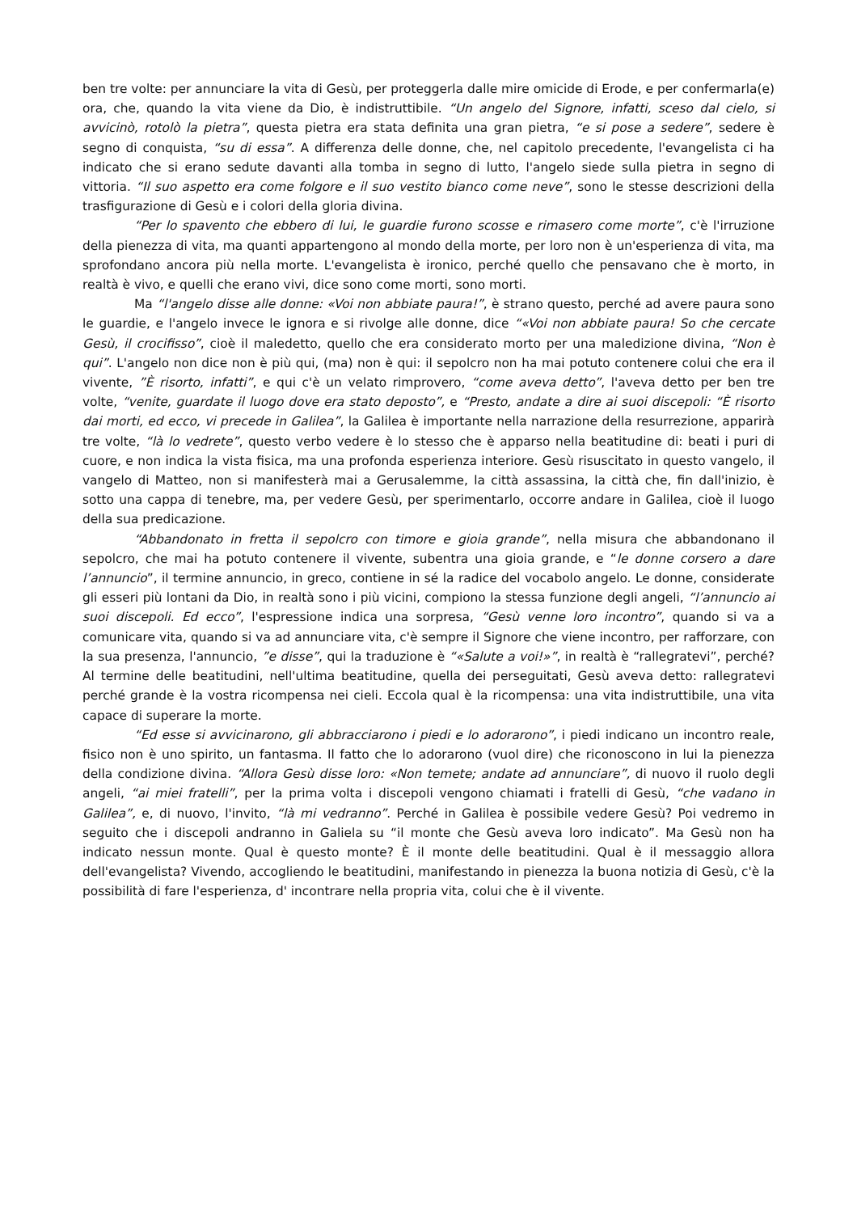ben tre volte: per annunciare la vita di Gesù, per proteggerla dalle mire omicide di Erode, e per confermarla(e) ora, che, quando la vita viene da Dio, è indistruttibile. “Un angelo del Signore, infatti, sceso dal cielo, si avvicinò, rotolò la pietra”, questa pietra era stata definita una gran pietra, “e si pose a sedere”, sedere è segno di conquista, “su di essa”. A differenza delle donne, che, nel capitolo precedente, l'evangelista ci ha indicato che si erano sedute davanti alla tomba in segno di lutto, l'angelo siede sulla pietra in segno di vittoria. “Il suo aspetto era come folgore e il suo vestito bianco come neve”, sono le stesse descrizioni della trasfigurazione di Gesù e i colori della gloria divina.
“Per lo spavento che ebbero di lui, le guardie furono scosse e rimasero come morte”, c'è l'irruzione della pienezza di vita, ma quanti appartengono al mondo della morte, per loro non è un'esperienza di vita, ma sprofondano ancora più nella morte. L'evangelista è ironico, perché quello che pensavano che è morto, in realtà è vivo, e quelli che erano vivi, dice sono come morti, sono morti.
Ma “l'angelo disse alle donne: «Voi non abbiate paura!”, è strano questo, perché ad avere paura sono le guardie, e l'angelo invece le ignora e si rivolge alle donne, dice “«Voi non abbiate paura! So che cercate Gesù, il crocifisso”, cioè il maledetto, quello che era considerato morto per una maledizione divina, “Non è qui”. L'angelo non dice non è più qui, (ma) non è qui: il sepolcro non ha mai potuto contenere colui che era il vivente, ”È risorto, infatti”, e qui c'è un velato rimprovero, “come aveva detto”, l'aveva detto per ben tre volte, “venite, guardate il luogo dove era stato deposto”, e “Presto, andate a dire ai suoi discepoli: “È risorto dai morti, ed ecco, vi precede in Galilea”, la Galilea è importante nella narrazione della resurrezione, apparirà tre volte, “là lo vedrete”, questo verbo vedere è lo stesso che è apparso nella beatitudine di: beati i puri di cuore, e non indica la vista fisica, ma una profonda esperienza interiore. Gesù risuscitato in questo vangelo, il vangelo di Matteo, non si manifesterà mai a Gerusalemme, la città assassina, la città che, fin dall'inizio, è sotto una cappa di tenebre, ma, per vedere Gesù, per sperimentarlo, occorre andare in Galilea, cioè il luogo della sua predicazione.
“Abbandonato in fretta il sepolcro con timore e gioia grande”, nella misura che abbandonano il sepolcro, che mai ha potuto contenere il vivente, subentra una gioia grande, e “le donne corsero a dare l’annuncio”, il termine annuncio, in greco, contiene in sé la radice del vocabolo angelo. Le donne, considerate gli esseri più lontani da Dio, in realtà sono i più vicini, compiono la stessa funzione degli angeli, “l’annuncio ai suoi discepoli. Ed ecco”, l'espressione indica una sorpresa, “Gesù venne loro incontro”, quando si va a comunicare vita, quando si va ad annunciare vita, c'è sempre il Signore che viene incontro, per rafforzare, con la sua presenza, l'annuncio, ”e disse”, qui la traduzione è “«Salute a voi!»”, in realtà è “rallegratevi”, perché? Al termine delle beatitudini, nell'ultima beatitudine, quella dei perseguitati, Gesù aveva detto: rallegratevi perché grande è la vostra ricompensa nei cieli. Eccola qual è la ricompensa: una vita indistruttibile, una vita capace di superare la morte.
“Ed esse si avvicinarono, gli abbracciarono i piedi e lo adorarono”, i piedi indicano un incontro reale, fisico non è uno spirito, un fantasma. Il fatto che lo adorarono (vuol dire) che riconoscono in lui la pienezza della condizione divina. “Allora Gesù disse loro: «Non temete; andate ad annunciare”, di nuovo il ruolo degli angeli, “ai miei fratelli”, per la prima volta i discepoli vengono chiamati i fratelli di Gesù, “che vadano in Galilea”, e, di nuovo, l'invito, “là mi vedranno”. Perché in Galilea è possibile vedere Gesù? Poi vedremo in seguito che i discepoli andranno in Galiela su “il monte che Gesù aveva loro indicato”. Ma Gesù non ha indicato nessun monte. Qual è questo monte? È il monte delle beatitudini. Qual è il messaggio allora dell'evangelista? Vivendo, accogliendo le beatitudini, manifestando in pienezza la buona notizia di Gesù, c'è la possibilità di fare l'esperienza, d' incontrare nella propria vita, colui che è il vivente.